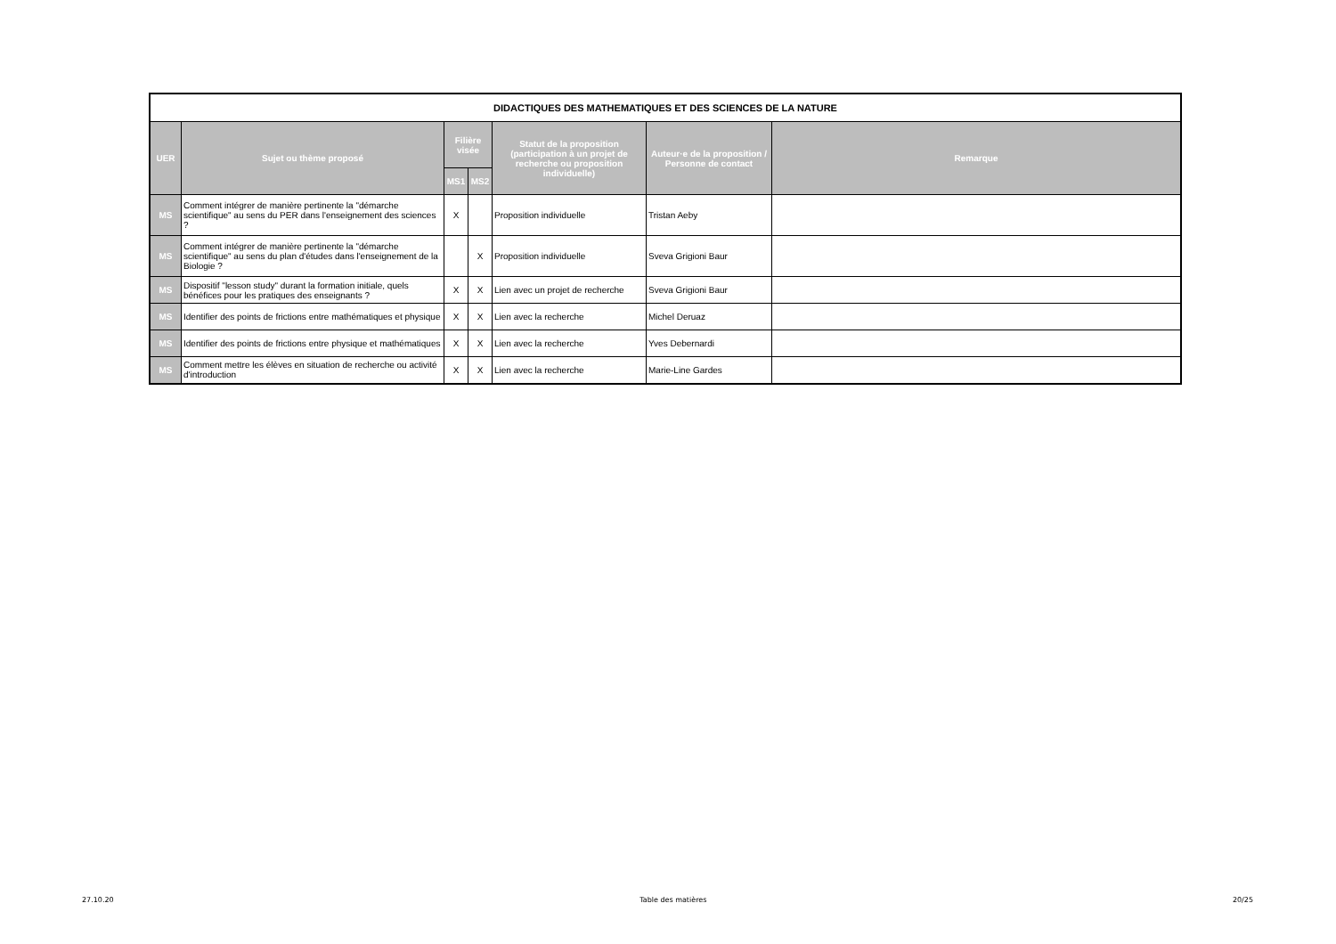| DIDACTIQUES DES MATHEMATIQUES ET DES SCIENCES DE LA NATURE | | | | | | |
| --- | --- | --- | --- | --- | --- | --- |
| UER | Sujet ou thème proposé | Filière visée | | Statut de la proposition (participation à un projet de recherche ou proposition individuelle) | Auteur·e de la proposition / Personne de contact | Remarque |
| | | MS1 | MS2 | | | |
| MS | Comment intégrer de manière pertinente la "démarche scientifique" au sens du PER dans l'enseignement des sciences ? | X | | Proposition individuelle | Tristan Aeby | |
| MS | Comment intégrer de manière pertinente la "démarche scientifique" au sens du plan d'études dans l'enseignement de la Biologie ? | | X | Proposition individuelle | Sveva Grigioni Baur | |
| MS | Dispositif "lesson study" durant la formation initiale, quels bénéfices pour les pratiques des enseignants ? | X | X | Lien avec un projet de recherche | Sveva Grigioni Baur | |
| MS | Identifier des points de frictions entre mathématiques et physique | X | X | Lien avec la recherche | Michel Deruaz | |
| MS | Identifier des points de frictions entre physique et mathématiques | X | X | Lien avec la recherche | Yves Debernardi | |
| MS | Comment mettre les élèves en situation de recherche ou activité d'introduction | X | X | Lien avec la recherche | Marie-Line Gardes | |
27.10.20 Table des matières 20/25